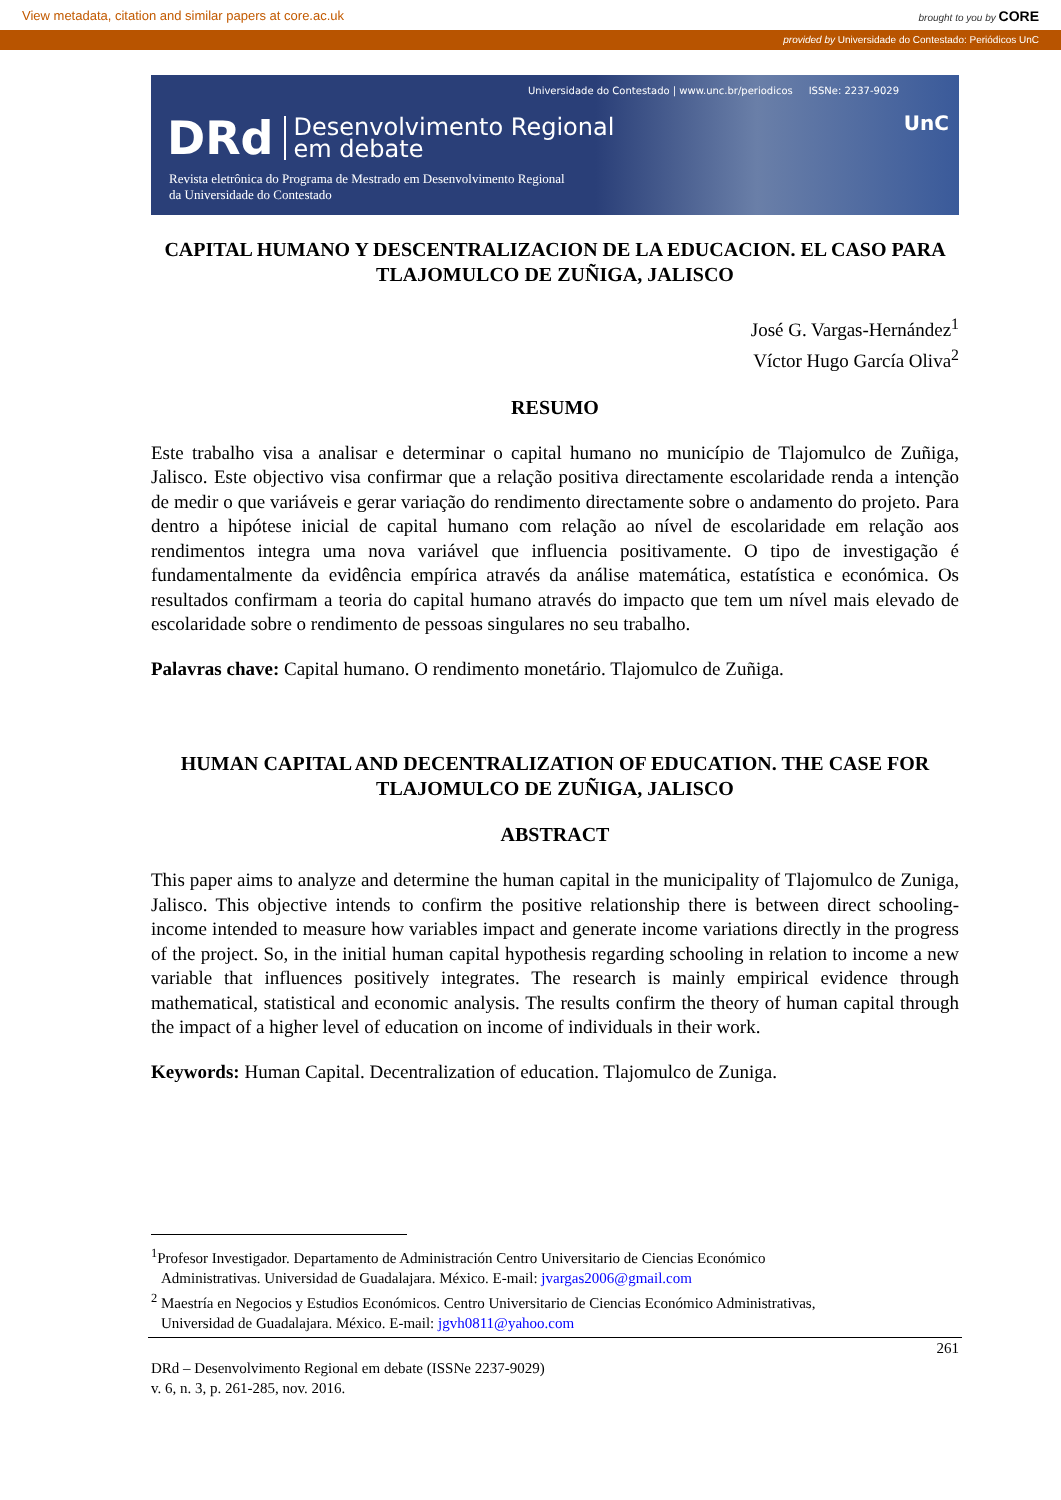View metadata, citation and similar papers at core.ac.uk brought to you by CORE
provided by Universidade do Contestado: Periódicos UnC
Universidade do Contestado | www.unc.br/periodicos ISSNe: 2237-9029
DRd Desenvolvimento Regional
em debate
Revista eletrônica do Programa de Mestrado em Desenvolvimento Regional
da Universidade do Contestado
UnC
CAPITAL HUMANO Y DESCENTRALIZACION DE LA EDUCACION. EL CASO PARA TLAJOMULCO DE ZUÑIGA, JALISCO
José G. Vargas-Hernández<sup>1</sup>
Víctor Hugo García Oliva<sup>2</sup>
RESUMO
Este trabalho visa a analisar e determinar o capital humano no município de Tlajomulco de Zuñiga, Jalisco. Este objectivo visa confirmar que a relação positiva directamente escolaridade renda a intenção de medir o que variáveis e gerar variação do rendimento directamente sobre o andamento do projeto. Para dentro a hipótese inicial de capital humano com relação ao nível de escolaridade em relação aos rendimentos integra uma nova variável que influencia positivamente. O tipo de investigação é fundamentalmente da evidência empírica através da análise matemática, estatística e económica. Os resultados confirmam a teoria do capital humano através do impacto que tem um nível mais elevado de escolaridade sobre o rendimento de pessoas singulares no seu trabalho.
Palavras chave: Capital humano. O rendimento monetário. Tlajomulco de Zuñiga.
HUMAN CAPITAL AND DECENTRALIZATION OF EDUCATION. THE CASE FOR TLAJOMULCO DE ZUÑIGA, JALISCO
ABSTRACT
This paper aims to analyze and determine the human capital in the municipality of Tlajomulco de Zuniga, Jalisco. This objective intends to confirm the positive relationship there is between direct schooling-income intended to measure how variables impact and generate income variations directly in the progress of the project. So, in the initial human capital hypothesis regarding schooling in relation to income a new variable that influences positively integrates. The research is mainly empirical evidence through mathematical, statistical and economic analysis. The results confirm the theory of human capital through the impact of a higher level of education on income of individuals in their work.
Keywords: Human Capital. Decentralization of education. Tlajomulco de Zuniga.
<sup>1</sup> Profesor Investigador. Departamento de Administración Centro Universitario de Ciencias Económico
Administrativas. Universidad de Guadalajara. México. E-mail: jvargas2006@gmail.com
<sup>2</sup> Maestría en Negocios y Estudios Económicos. Centro Universitario de Ciencias Económico Administrativas,
Universidad de Guadalajara. México. E-mail: jgvh0811@yahoo.com
261
DRd – Desenvolvimento Regional em debate (ISSNe 2237-9029)
v. 6, n. 3, p. 261-285, nov. 2016.